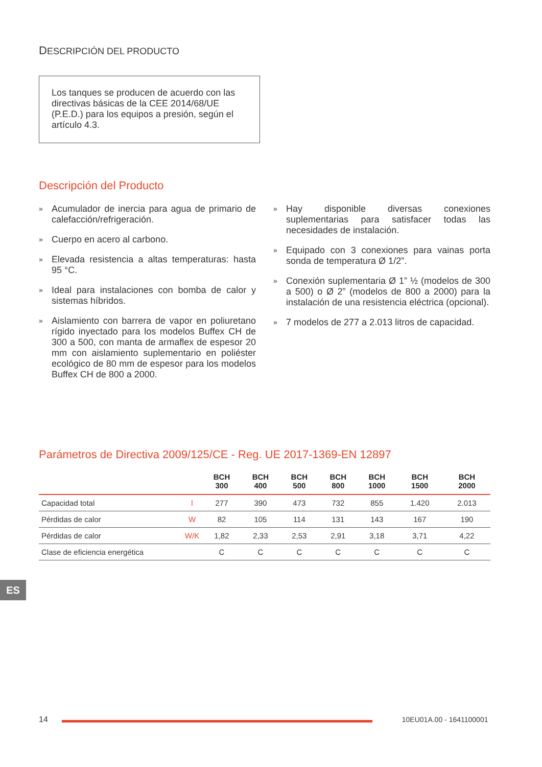DESCRIPCIÓN DEL PRODUCTO
Los tanques se producen de acuerdo con las directivas básicas de la CEE 2014/68/UE (P.E.D.) para los equipos a presión, según el artículo 4.3.
Descripción del Producto
» Acumulador de inercia para agua de primario de calefacción/refrigeración.
» Cuerpo en acero al carbono.
» Elevada resistencia a altas temperaturas: hasta 95 °C.
» Ideal para instalaciones con bomba de calor y sistemas híbridos.
» Aislamiento con barrera de vapor en poliuretano rígido inyectado para los modelos Buffex CH de 300 a 500, con manta de armaflex de espesor 20 mm con aislamiento suplementario en poliéster ecológico de 80 mm de espesor para los modelos Buffex CH de 800 a 2000.
» Hay disponible diversas conexiones suplementarias para satisfacer todas las necesidades de instalación.
» Equipado con 3 conexiones para vainas porta sonda de temperatura Ø 1/2”.
» Conexión suplementaria Ø 1” ½ (modelos de 300 a 500) o Ø 2” (modelos de 800 a 2000) para la instalación de una resistencia eléctrica (opcional).
» 7 modelos de 277 a 2.013 litros de capacidad.
Parámetros de Directiva 2009/125/CE - Reg. UE 2017-1369-EN 12897
| | | BCH 300 | BCH 400 | BCH 500 | BCH 800 | BCH 1000 | BCH 1500 | BCH 2000 |
| --- | --- | --- | --- | --- | --- | --- | --- | --- |
| Capacidad total | l | 277 | 390 | 473 | 732 | 855 | 1.420 | 2.013 |
| Pérdidas de calor | W | 82 | 105 | 114 | 131 | 143 | 167 | 190 |
| Pérdidas de calor | W/K | 1,82 | 2,33 | 2,53 | 2,91 | 3,18 | 3,71 | 4,22 |
| Clase de eficiencia energética | | C | C | C | C | C | C | C |
ES
14 10EU01A.00 - 1641100001